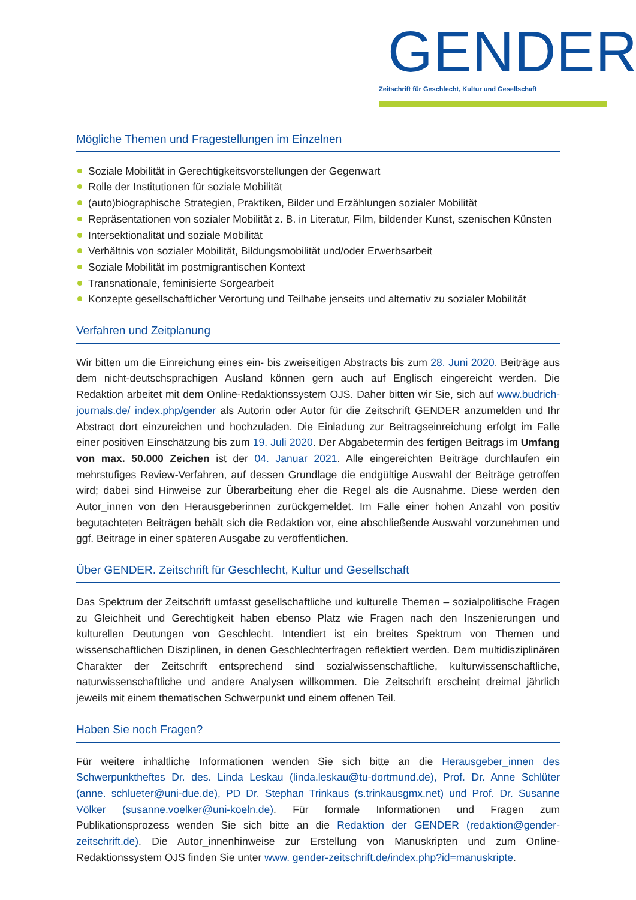GENDER
Zeitschrift für Geschlecht, Kultur und Gesellschaft
Mögliche Themen und Fragestellungen im Einzelnen
Soziale Mobilität in Gerechtigkeitsvorstellungen der Gegenwart
Rolle der Institutionen für soziale Mobilität
(auto)biographische Strategien, Praktiken, Bilder und Erzählungen sozialer Mobilität
Repräsentationen von sozialer Mobilität z. B. in Literatur, Film, bildender Kunst, szenischen Künsten
Intersektionalität und soziale Mobilität
Verhältnis von sozialer Mobilität, Bildungsmobilität und/oder Erwerbsarbeit
Soziale Mobilität im postmigrantischen Kontext
Transnationale, feminisierte Sorgearbeit
Konzepte gesellschaftlicher Verortung und Teilhabe jenseits und alternativ zu sozialer Mobilität
Verfahren und Zeitplanung
Wir bitten um die Einreichung eines ein- bis zweiseitigen Abstracts bis zum 28. Juni 2020. Beiträge aus dem nicht-deutschsprachigen Ausland können gern auch auf Englisch eingereicht werden. Die Redaktion arbeitet mit dem Online-Redaktionssystem OJS. Daher bitten wir Sie, sich auf www.budrich-journals.de/ index.php/gender als Autorin oder Autor für die Zeitschrift GENDER anzumelden und Ihr Abstract dort einzureichen und hochzuladen. Die Einladung zur Beitragseinreichung erfolgt im Falle einer positiven Einschätzung bis zum 19. Juli 2020. Der Abgabetermin des fertigen Beitrags im Umfang von max. 50.000 Zeichen ist der 04. Januar 2021. Alle eingereichten Beiträge durchlaufen ein mehrstufiges Review-Verfahren, auf dessen Grundlage die endgültige Auswahl der Beiträge getroffen wird; dabei sind Hinweise zur Überarbeitung eher die Regel als die Ausnahme. Diese werden den Autor_innen von den Herausgeberinnen zurückgemeldet. Im Falle einer hohen Anzahl von positiv begutachteten Beiträgen behält sich die Redaktion vor, eine abschließende Auswahl vorzunehmen und ggf. Beiträge in einer späteren Ausgabe zu veröffentlichen.
Über GENDER. Zeitschrift für Geschlecht, Kultur und Gesellschaft
Das Spektrum der Zeitschrift umfasst gesellschaftliche und kulturelle Themen – sozialpolitische Fragen zu Gleichheit und Gerechtigkeit haben ebenso Platz wie Fragen nach den Inszenierungen und kulturellen Deutungen von Geschlecht. Intendiert ist ein breites Spektrum von Themen und wissenschaftlichen Disziplinen, in denen Geschlechterfragen reflektiert werden. Dem multidisziplinären Charakter der Zeitschrift entsprechend sind sozialwissenschaftliche, kulturwissenschaftliche, naturwissenschaftliche und andere Analysen willkommen. Die Zeitschrift erscheint dreimal jährlich jeweils mit einem thematischen Schwerpunkt und einem offenen Teil.
Haben Sie noch Fragen?
Für weitere inhaltliche Informationen wenden Sie sich bitte an die Herausgeber_innen des Schwerpunktheftes Dr. des. Linda Leskau (linda.leskau@tu-dortmund.de), Prof. Dr. Anne Schlüter (anne. schlueter@uni-due.de), PD Dr. Stephan Trinkaus (s.trinkausgmx.net) und Prof. Dr. Susanne Völker (susanne.voelker@uni-koeln.de). Für formale Informationen und Fragen zum Publikationsprozess wenden Sie sich bitte an die Redaktion der GENDER (redaktion@gender-zeitschrift.de). Die Autor_innenhinweise zur Erstellung von Manuskripten und zum Online-Redaktionssystem OJS finden Sie unter www. gender-zeitschrift.de/index.php?id=manuskripte.